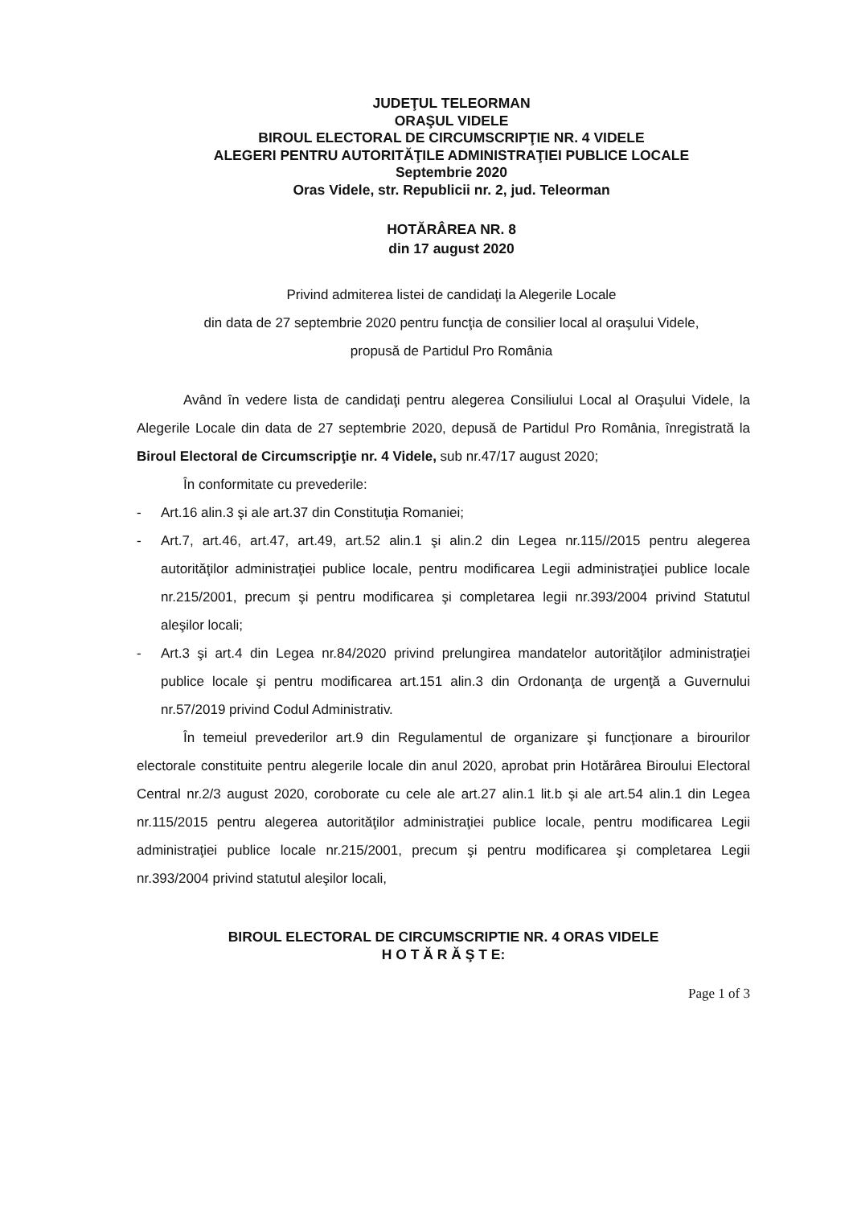JUDEŢUL TELEORMAN
ORAŞUL VIDELE
BIROUL ELECTORAL DE CIRCUMSCRIPŢIE NR. 4 VIDELE
ALEGERI PENTRU AUTORITĂŢILE ADMINISTRAŢIEI PUBLICE LOCALE
Septembrie 2020
Oras Videle, str. Republicii nr. 2, jud. Teleorman
HOTĂRÂREA NR. 8
din 17 august 2020
Privind admiterea listei de candidaţi la Alegerile Locale
din data de 27 septembrie 2020 pentru funcţia de consilier local al oraşului Videle,
propusă de Partidul Pro România
Având în vedere lista de candidaţi pentru alegerea Consiliului Local al Oraşului Videle, la Alegerile Locale din data de 27 septembrie 2020, depusă de Partidul Pro România, înregistrată la Biroul Electoral de Circumscripţie nr. 4 Videle, sub nr.47/17 august 2020;
În conformitate cu prevederile:
- Art.16 alin.3 şi ale art.37 din Constituţia Romaniei;
- Art.7, art.46, art.47, art.49, art.52 alin.1 şi alin.2 din Legea nr.115//2015 pentru alegerea autorităţilor administraţiei publice locale, pentru modificarea Legii administraţiei publice locale nr.215/2001, precum şi pentru modificarea şi completarea legii nr.393/2004 privind Statutul aleşilor locali;
- Art.3 şi art.4 din Legea nr.84/2020 privind prelungirea mandatelor autorităţilor administraţiei publice locale şi pentru modificarea art.151 alin.3 din Ordonanţa de urgenţă a Guvernului nr.57/2019 privind Codul Administrativ.
În temeiul prevederilor art.9 din Regulamentul de organizare şi funcţionare a birourilor electorale constituite pentru alegerile locale din anul 2020, aprobat prin Hotărârea Biroului Electoral Central nr.2/3 august 2020, coroborate cu cele ale art.27 alin.1 lit.b şi ale art.54 alin.1 din Legea nr.115/2015 pentru alegerea autorităţilor administraţiei publice locale, pentru modificarea Legii administraţiei publice locale nr.215/2001, precum şi pentru modificarea şi completarea Legii nr.393/2004 privind statutul aleşilor locali,
BIROUL ELECTORAL DE CIRCUMSCRIPTIE NR. 4 ORAS VIDELE
H O T Ă R Ă Ş T E:
Page 1 of 3